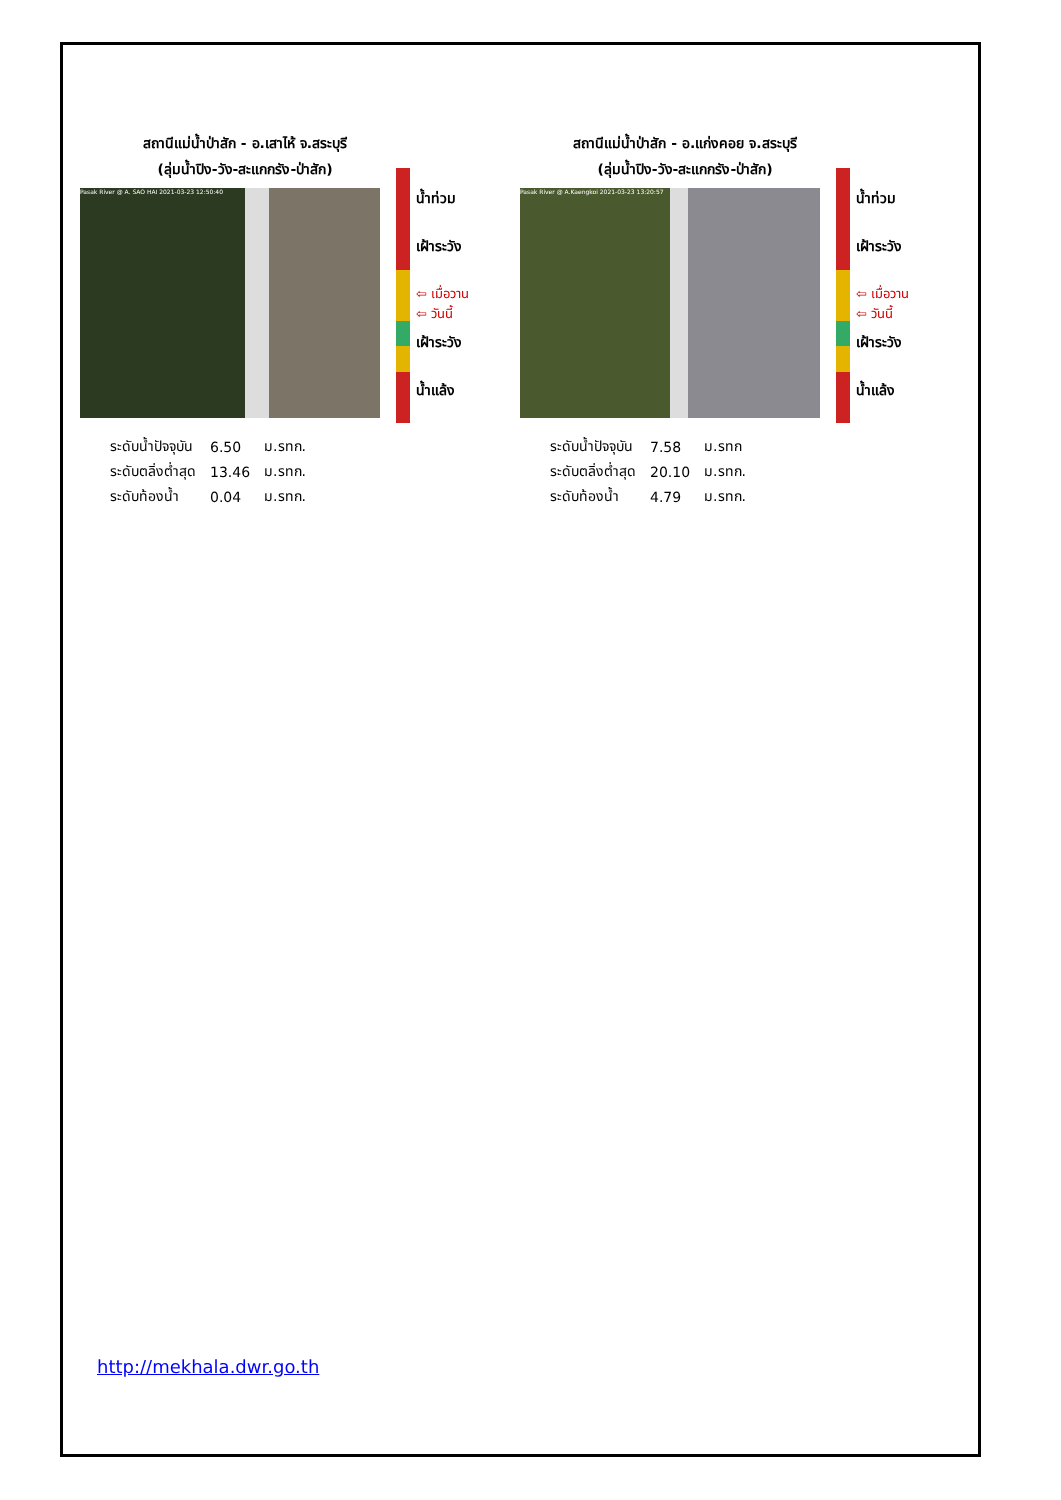สถานีแม่น้ำป่าสัก - อ.เสาไห้ จ.สระบุรี
(ลุ่มน้ำปิง-วัง-สะแกกรัง-ป่าสัก)
Pasak River @ A. SAO HAI 2021-03-23 12:50:40
น้ำท่วม
เฝ้าระวัง
⇦ เมื่อวาน
⇦ วันนี้
เฝ้าระวัง
น้ำแล้ง
| ระดับน้ำปัจจุบัน | 6.50 | ม.รทก. |
| ระดับตลิ่งต่ำสุด | 13.46 | ม.รทก. |
| ระดับท้องน้ำ | 0.04 | ม.รทก. |
สถานีแม่น้ำป่าสัก - อ.แก่งคอย จ.สระบุรี
(ลุ่มน้ำปิง-วัง-สะแกกรัง-ป่าสัก)
Pasak River @ A.Kaengkoi 2021-03-23 13:20:57
น้ำท่วม
เฝ้าระวัง
⇦ เมื่อวาน
⇦ วันนี้
เฝ้าระวัง
น้ำแล้ง
| ระดับน้ำปัจจุบัน | 7.58 | ม.รทก |
| ระดับตลิ่งต่ำสุด | 20.10 | ม.รทก. |
| ระดับท้องน้ำ | 4.79 | ม.รทก. |
http://mekhala.dwr.go.th